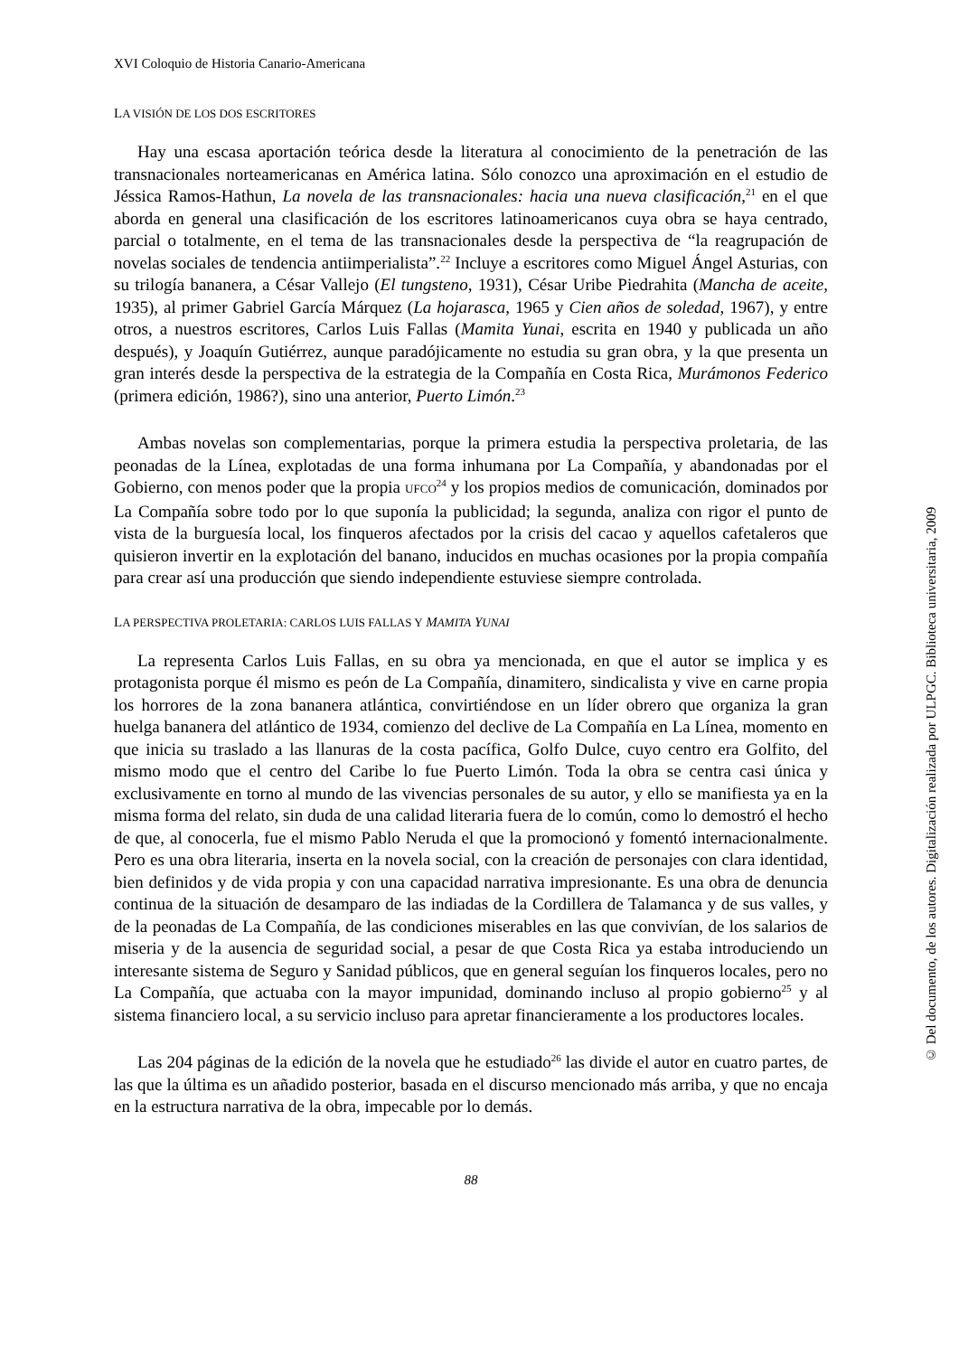XVI Coloquio de Historia Canario-Americana
LA VISIÓN DE LOS DOS ESCRITORES
Hay una escasa aportación teórica desde la literatura al conocimiento de la penetración de las transnacionales norteamericanas en América latina. Sólo conozco una aproximación en el estudio de Jéssica Ramos-Hathun, La novela de las transnacionales: hacia una nueva clasificación,<sup>21</sup> en el que aborda en general una clasificación de los escritores latinoamericanos cuya obra se haya centrado, parcial o totalmente, en el tema de las transnacionales desde la perspectiva de “la reagrupación de novelas sociales de tendencia antiimperialista”.<sup>22</sup> Incluye a escritores como Miguel Ángel Asturias, con su trilogía bananera, a César Vallejo (El tungsteno, 1931), César Uribe Piedrahita (Mancha de aceite, 1935), al primer Gabriel García Márquez (La hojarasca, 1965 y Cien años de soledad, 1967), y entre otros, a nuestros escritores, Carlos Luis Fallas (Mamita Yunai, escrita en 1940 y publicada un año después), y Joaquín Gutiérrez, aunque paradójicamente no estudia su gran obra, y la que presenta un gran interés desde la perspectiva de la estrategia de la Compañía en Costa Rica, Murámonos Federico (primera edición, 1986?), sino una anterior, Puerto Limón.<sup>23</sup>
Ambas novelas son complementarias, porque la primera estudia la perspectiva proletaria, de las peonadas de la Línea, explotadas de una forma inhumana por La Compañía, y abandonadas por el Gobierno, con menos poder que la propia UFCO<sup>24</sup> y los propios medios de comunicación, dominados por La Compañía sobre todo por lo que suponía la publicidad; la segunda, analiza con rigor el punto de vista de la burguesía local, los finqueros afectados por la crisis del cacao y aquellos cafetaleros que quisieron invertir en la explotación del banano, inducidos en muchas ocasiones por la propia compañía para crear así una producción que siendo independiente estuviese siempre controlada.
LA PERSPECTIVA PROLETARIA: CARLOS LUIS FALLAS Y MAMITA YUNAI
La representa Carlos Luis Fallas, en su obra ya mencionada, en que el autor se implica y es protagonista porque él mismo es peón de La Compañía, dinamitero, sindicalista y vive en carne propia los horrores de la zona bananera atlántica, convirtiéndose en un líder obrero que organiza la gran huelga bananera del atlántico de 1934, comienzo del declive de La Compañía en La Línea, momento en que inicia su traslado a las llanuras de la costa pacífica, Golfo Dulce, cuyo centro era Golfito, del mismo modo que el centro del Caribe lo fue Puerto Limón. Toda la obra se centra casi única y exclusivamente en torno al mundo de las vivencias personales de su autor, y ello se manifiesta ya en la misma forma del relato, sin duda de una calidad literaria fuera de lo común, como lo demostró el hecho de que, al conocerla, fue el mismo Pablo Neruda el que la promocionó y fomentó internacionalmente. Pero es una obra literaria, inserta en la novela social, con la creación de personajes con clara identidad, bien definidos y de vida propia y con una capacidad narrativa impresionante. Es una obra de denuncia continua de la situación de desamparo de las indiadas de la Cordillera de Talamanca y de sus valles, y de la peonadas de La Compañía, de las condiciones miserables en las que convivían, de los salarios de miseria y de la ausencia de seguridad social, a pesar de que Costa Rica ya estaba introduciendo un interesante sistema de Seguro y Sanidad públicos, que en general seguían los finqueros locales, pero no La Compañía, que actuaba con la mayor impunidad, dominando incluso al propio gobierno<sup>25</sup> y al sistema financiero local, a su servicio incluso para apretar financieramente a los productores locales.
Las 204 páginas de la edición de la novela que he estudiado<sup>26</sup> las divide el autor en cuatro partes, de las que la última es un añadido posterior, basada en el discurso mencionado más arriba, y que no encaja en la estructura narrativa de la obra, impecable por lo demás.
88
© Del documento, de los autores. Digitalización realizada por ULPGC. Biblioteca universitaria, 2009